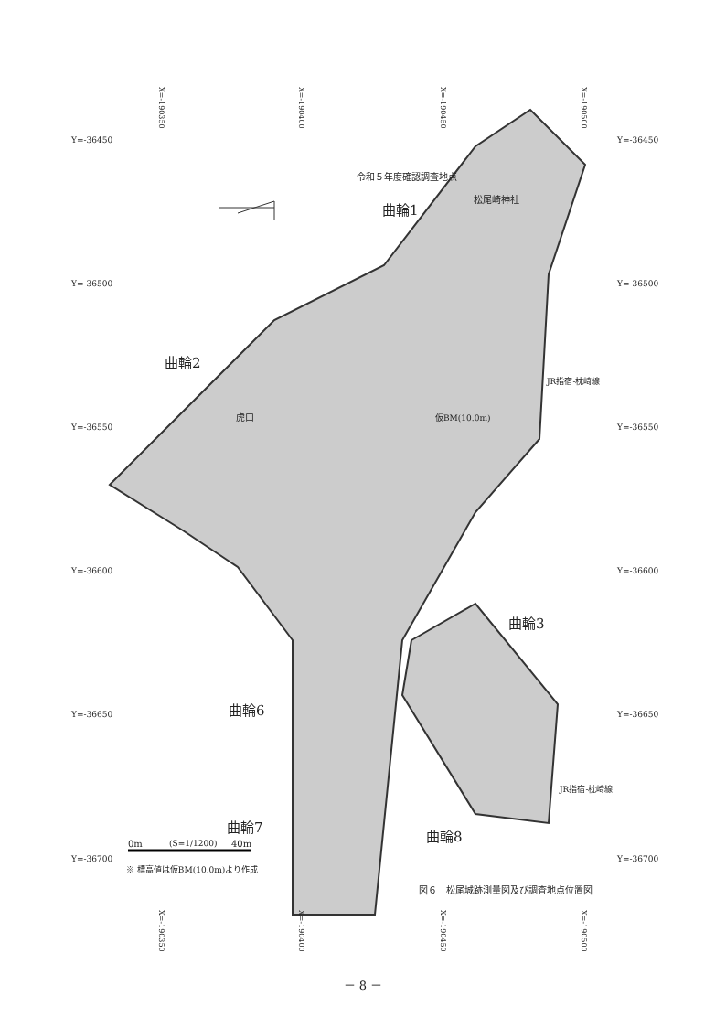Y=-36450
Y=-36500
Y=-36550
Y=-36600
Y=-36650
Y=-36700
X=-190350
X=-190400
X=-190450
X=-190500
Y=-36450
Y=-36500
Y=-36550
Y=-36600
Y=-36650
Y=-36700
令和５年度確認調査地点
松尾崎神社
曲輪1
曲輪2
虎口
JR指宿-枕崎線
仮BM(10.0m)
曲輪3
曲輪6
JR指宿-枕崎線
曲輪7
曲輪8
0m (S=1/1200) 40m
※ 標高値は仮BM(10.0m)より作成
図６　松尾城跡測量図及び調査地点位置図
X=-190350
X=-190400
X=-190450
X=-190500
－ 8 －